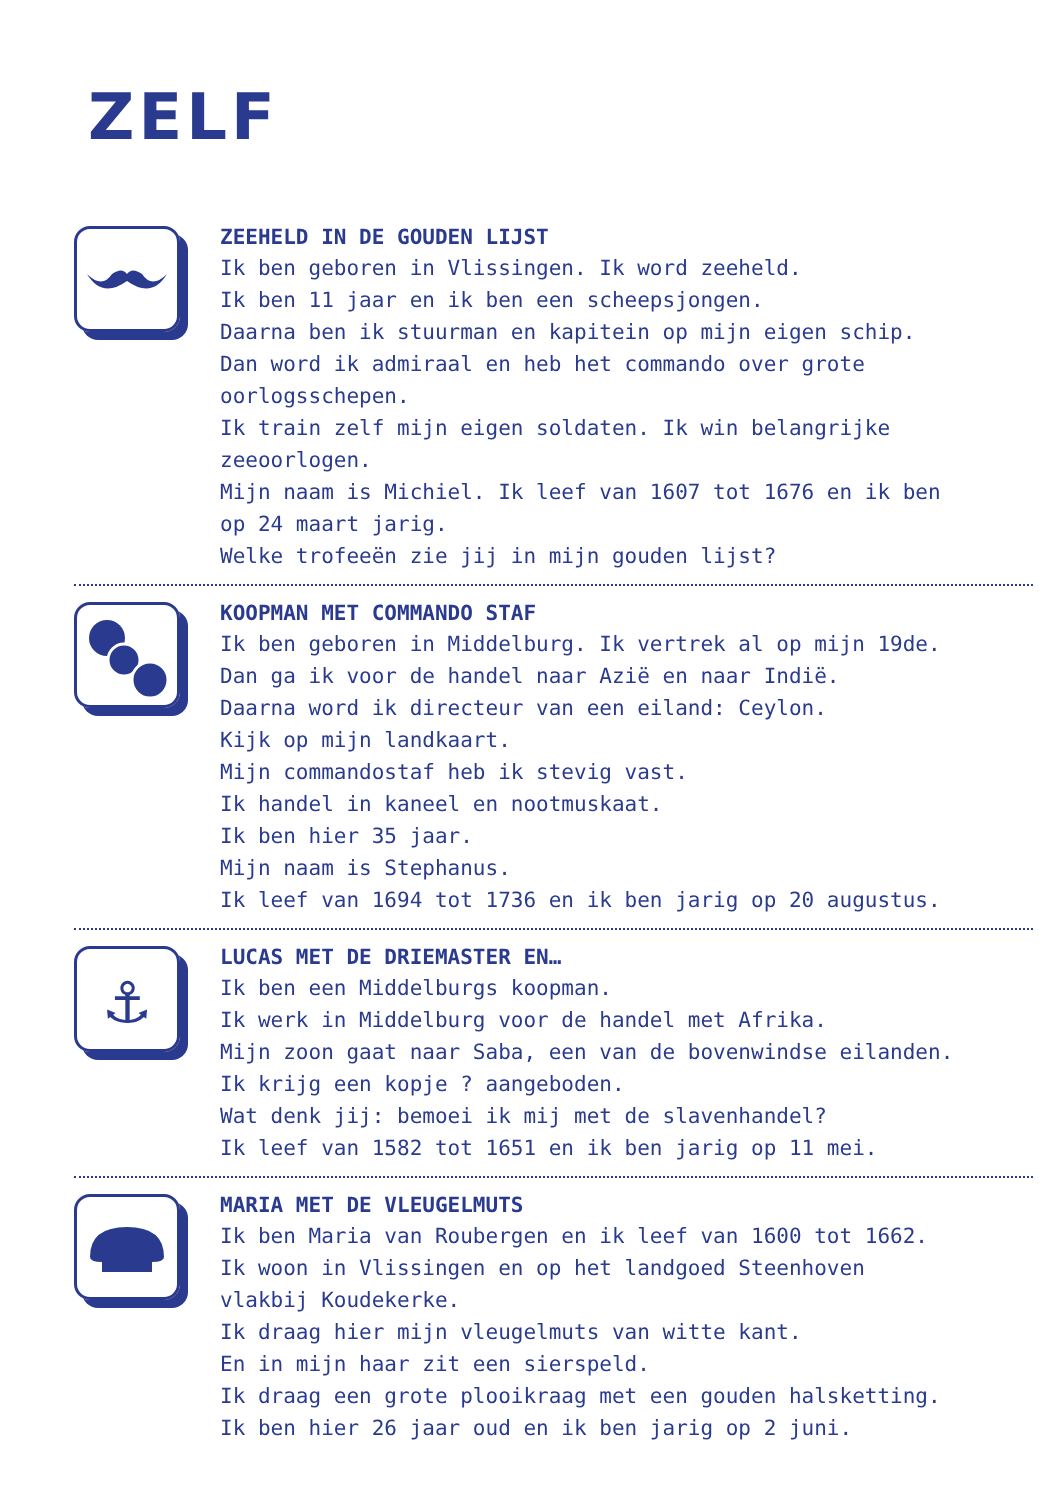ZELF
ZEEHELD IN DE GOUDEN LIJST
Ik ben geboren in Vlissingen. Ik word zeeheld.
Ik ben 11 jaar en ik ben een scheepsjongen.
Daarna ben ik stuurman en kapitein op mijn eigen schip.
Dan word ik admiraal en heb het commando over grote
oorlogsschepen.
Ik train zelf mijn eigen soldaten. Ik win belangrijke
zeeoorlogen.
Mijn naam is Michiel. Ik leef van 1607 tot 1676 en ik ben
op 24 maart jarig.
Welke trofeeën zie jij in mijn gouden lijst?
KOOPMAN MET COMMANDO STAF
Ik ben geboren in Middelburg. Ik vertrek al op mijn 19de.
Dan ga ik voor de handel naar Azië en naar Indië.
Daarna word ik directeur van een eiland: Ceylon.
Kijk op mijn landkaart.
Mijn commandostaf heb ik stevig vast.
Ik handel in kaneel en nootmuskaat.
Ik ben hier 35 jaar.
Mijn naam is Stephanus.
Ik leef van 1694 tot 1736 en ik ben jarig op 20 augustus.
⚓
LUCAS MET DE DRIEMASTER EN…
Ik ben een Middelburgs koopman.
Ik werk in Middelburg voor de handel met Afrika.
Mijn zoon gaat naar Saba, een van de bovenwindse eilanden.
Ik krijg een kopje ? aangeboden.
Wat denk jij: bemoei ik mij met de slavenhandel?
Ik leef van 1582 tot 1651 en ik ben jarig op 11 mei.
MARIA MET DE VLEUGELMUTS
Ik ben Maria van Roubergen en ik leef van 1600 tot 1662.
Ik woon in Vlissingen en op het landgoed Steenhoven
vlakbij Koudekerke.
Ik draag hier mijn vleugelmuts van witte kant.
En in mijn haar zit een sierspeld.
Ik draag een grote plooikraag met een gouden halsketting.
Ik ben hier 26 jaar oud en ik ben jarig op 2 juni.